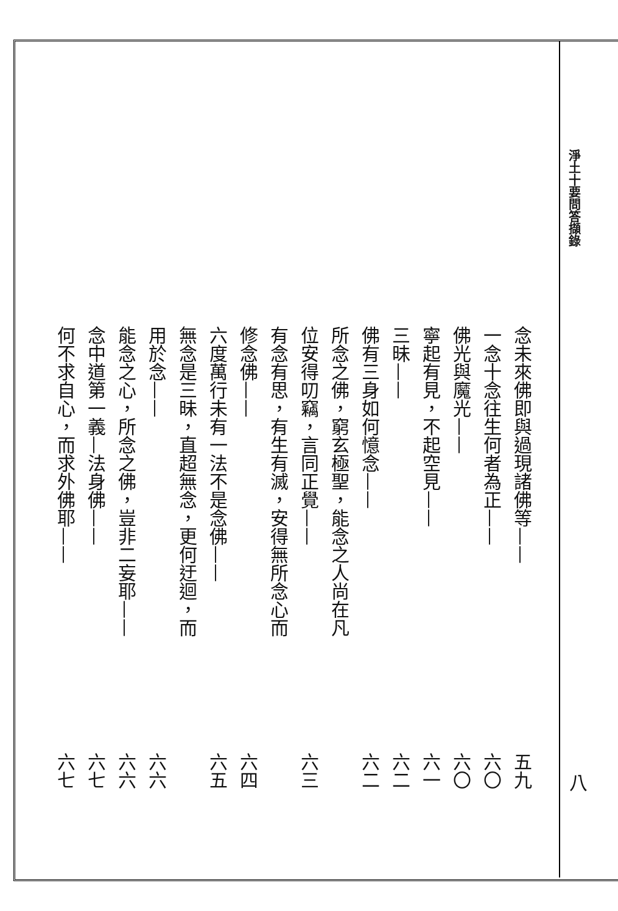淨土十要問答擷錄
念未來佛即與過現諸佛等—— 五九
一念十念往生何者為正—— 六〇
佛光與魔光—— 六〇
寧起有見，不起空見—— 六一
三昧—— 六二
佛有三身如何憶念—— 六二
所念之佛，窮玄極聖，能念之人尚在凡
位安得叨竊，言同正覺—— 六三
有念有思，有生有滅，安得無所念心而
修念佛—— 六四
六度萬行未有一法不是念佛—— 六五
無念是三昧，直超無念，更何迂迴，而
用於念—— 六六
能念之心，所念之佛，豈非二妄耶—— 六六
念中道第一義—法身佛—— 六七
何不求自心，而求外佛耶—— 六七
八